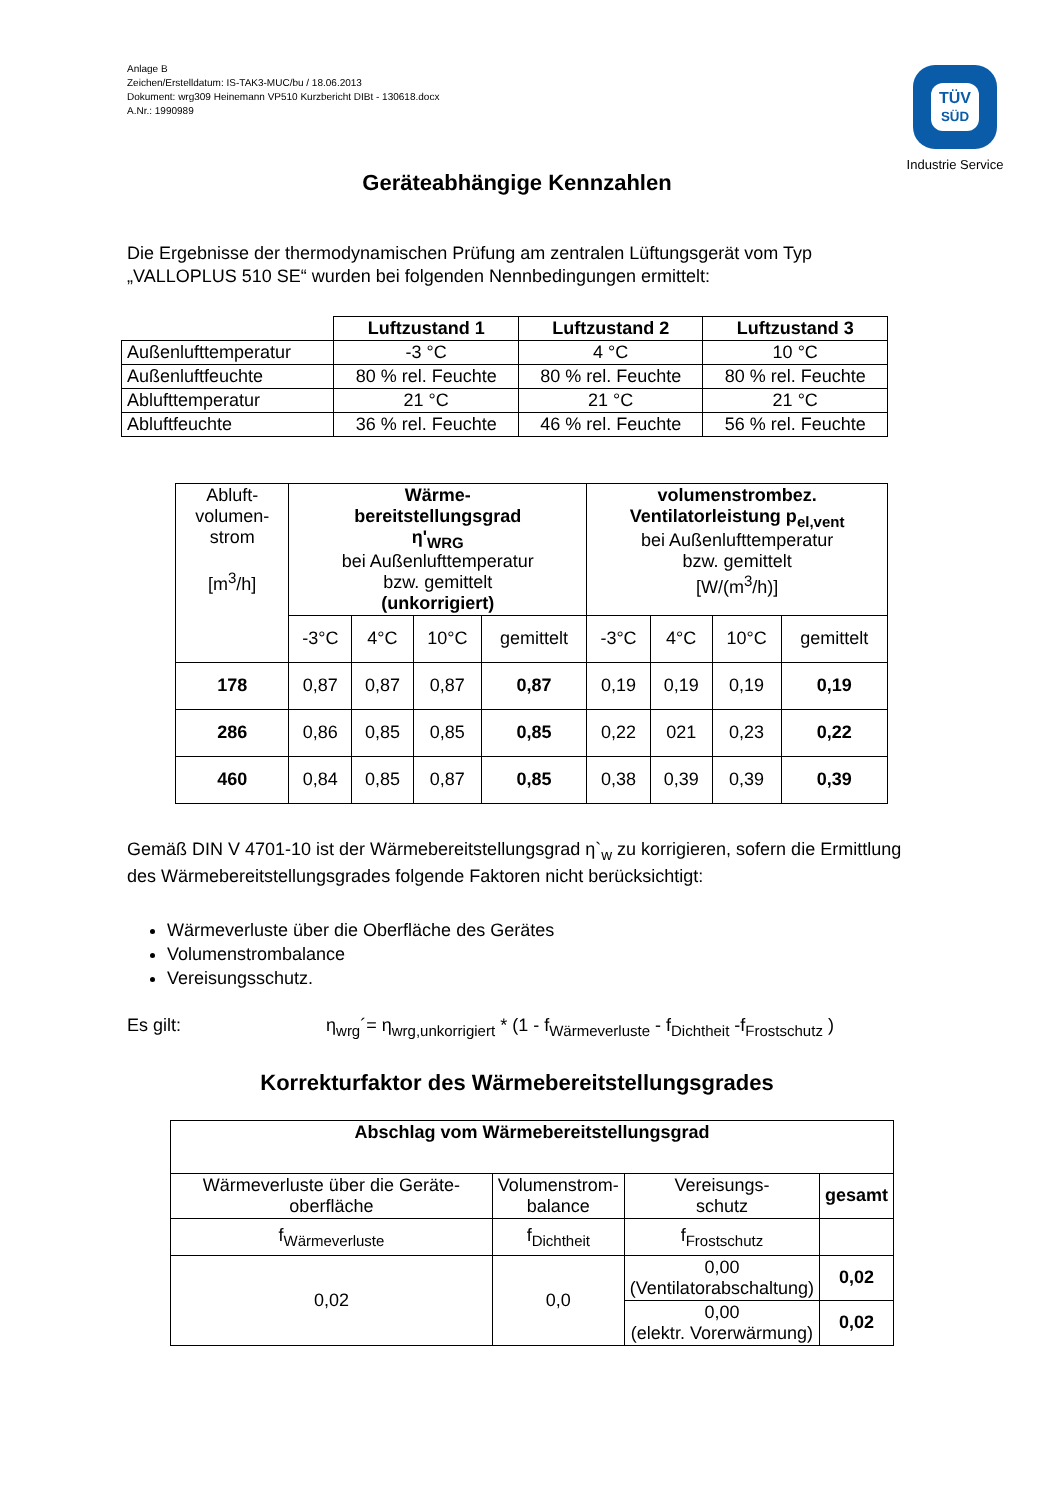Anlage B
Zeichen/Erstelldatum: IS-TAK3-MUC/bu / 18.06.2013
Dokument: wrg309 Heinemann VP510 Kurzbericht DIBt - 130618.docx
A.Nr.: 1990989
TÜV
SÜD
Industrie Service
Geräteabhängige Kennzahlen
Die Ergebnisse der thermodynamischen Prüfung am zentralen Lüftungsgerät vom Typ „VALLOPLUS 510 SE“ wurden bei folgenden Nennbedingungen ermittelt:
| | Luftzustand 1 | Luftzustand 2 | Luftzustand 3 |
| --- | --- | --- | --- |
| Außenlufttemperatur | -3 °C | 4 °C | 10 °C |
| Außenluftfeuchte | 80 % rel. Feuchte | 80 % rel. Feuchte | 80 % rel. Feuchte |
| Ablufttemperatur | 21 °C | 21 °C | 21 °C |
| Abluftfeuchte | 36 % rel. Feuchte | 46 % rel. Feuchte | 56 % rel. Feuchte |
| Abluft- volumen- strom [m<sup>3</sup>/h] | Wärme- bereitstellungsgrad η'<sub>WRG</sub> bei Außenlufttemperatur bzw. gemittelt (unkorrigiert) | | | | volumenstrombez. Ventilatorleistung p<sub>el,vent</sub> bei Außenlufttemperatur bzw. gemittelt [W/(m<sup>3</sup>/h)] | | | |
| | -3°C | 4°C | 10°C | gemittelt | -3°C | 4°C | 10°C | gemittelt |
| 178 | 0,87 | 0,87 | 0,87 | 0,87 | 0,19 | 0,19 | 0,19 | 0,19 |
| 286 | 0,86 | 0,85 | 0,85 | 0,85 | 0,22 | 021 | 0,23 | 0,22 |
| 460 | 0,84 | 0,85 | 0,87 | 0,85 | 0,38 | 0,39 | 0,39 | 0,39 |
Gemäß DIN V 4701-10 ist der Wärmebereitstellungsgrad η`<sub>w</sub> zu korrigieren, sofern die Ermittlung des Wärmebereitstellungsgrades folgende Faktoren nicht berücksichtigt:
Wärmeverluste über die Oberfläche des Gerätes
Volumenstrombalance
Vereisungsschutz.
Es gilt: η<sub>wrg</sub>´= η<sub>wrg,unkorrigiert</sub> * (1 - f<sub>Wärmeverluste</sub> - f<sub>Dichtheit</sub> -f<sub>Frostschutz</sub> )
Korrekturfaktor des Wärmebereitstellungsgrades
| Abschlag vom Wärmebereitstellungsgrad | | | |
| --- | --- | --- | --- |
| Wärmeverluste über die Geräte-oberfläche | Volumenstrom- balance | Vereisungs- schutz | gesamt |
| f<sub>Wärmeverluste</sub> | f<sub>Dichtheit</sub> | f<sub>Frostschutz</sub> | |
| 0,02 | 0,0 | 0,00 (Ventilatorabschaltung) | 0,02 |
| | | 0,00 (elektr. Vorerwärmung) | 0,02 |